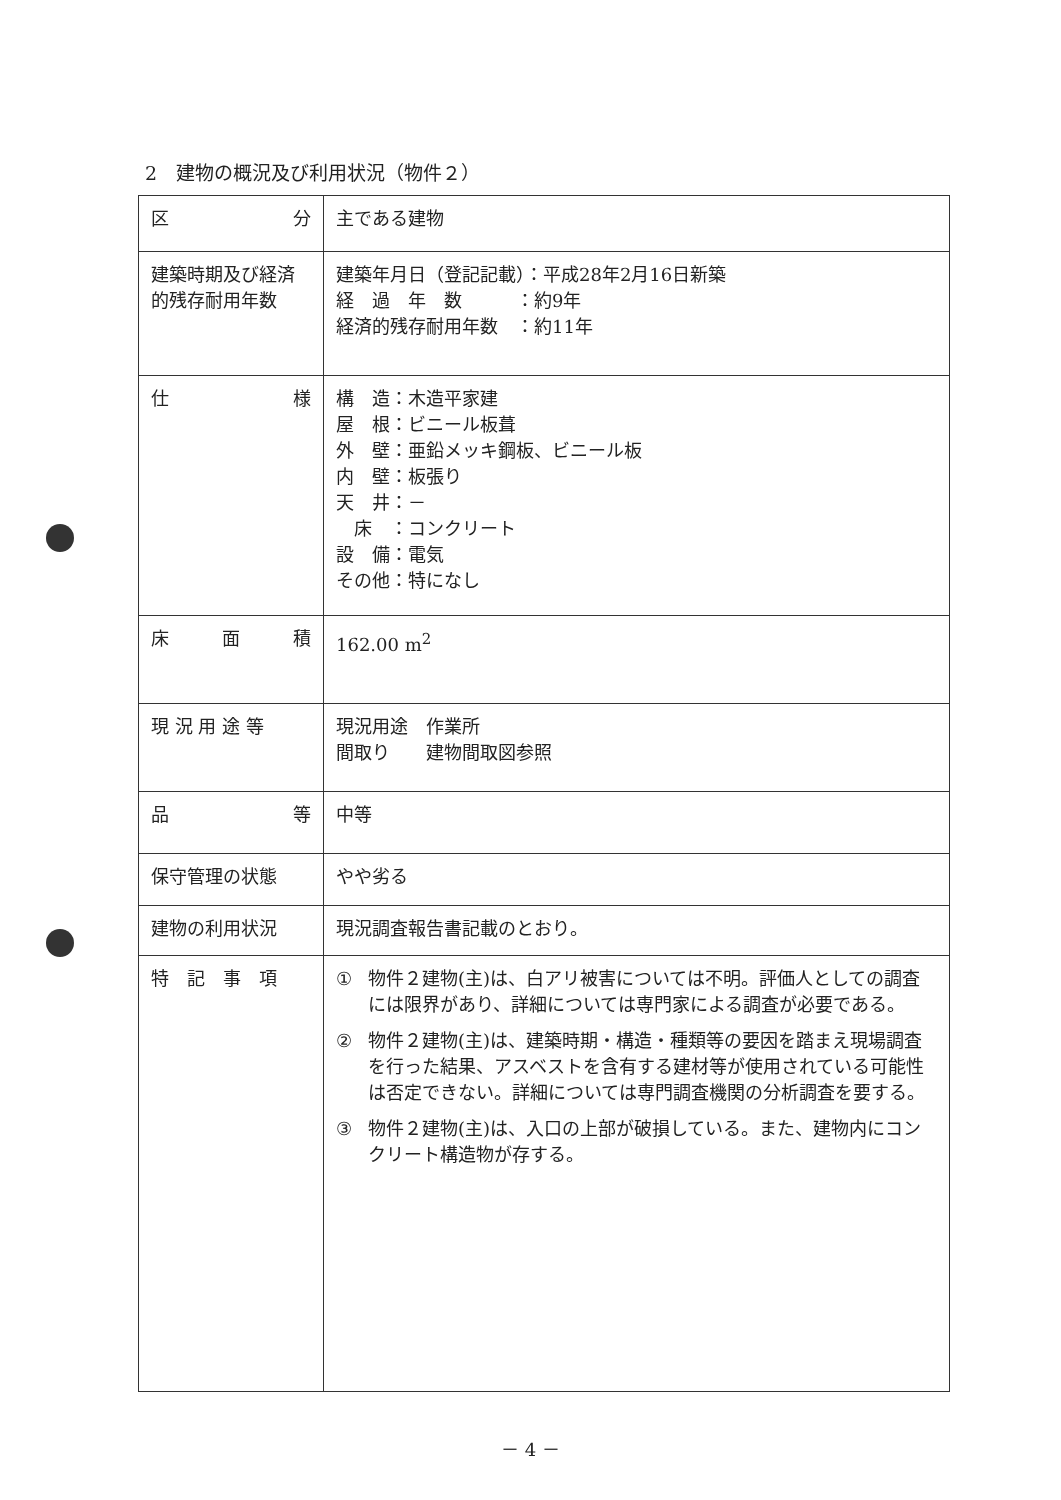2　建物の概況及び利用状況（物件２）
| 区 分 | 主である建物 |
| 建築時期及び経済的残存耐用年数 | 建築年月日（登記記載）：平成28年2月16日新築 経 過 年 数 ：約9年 経済的残存耐用年数 ：約11年 |
| 仕 様 | 構 造：木造平家建 屋 根：ビニール板葺 外 壁：亜鉛メッキ鋼板、ビニール板 内 壁：板張り 天 井：－ 床 ：コンクリート 設 備：電気 その他：特になし |
| 床 面 積 | 162.00 m<sup>2</sup> |
| 現 況 用 途 等 | 現況用途 作業所 間取り 建物間取図参照 |
| 品 等 | 中等 |
| 保守管理の状態 | やや劣る |
| 建物の利用状況 | 現況調査報告書記載のとおり。 |
| 特 記 事 項 | ① 物件２建物(主)は、白アリ被害については不明。評価人としての調査には限界があり、詳細については専門家による調査が必要である。 ② 物件２建物(主)は、建築時期・構造・種類等の要因を踏まえ現場調査を行った結果、アスベストを含有する建材等が使用されている可能性は否定できない。詳細については専門調査機関の分析調査を要する。 ③ 物件２建物(主)は、入口の上部が破損している。また、建物内にコンクリート構造物が存する。 |
－ 4 －